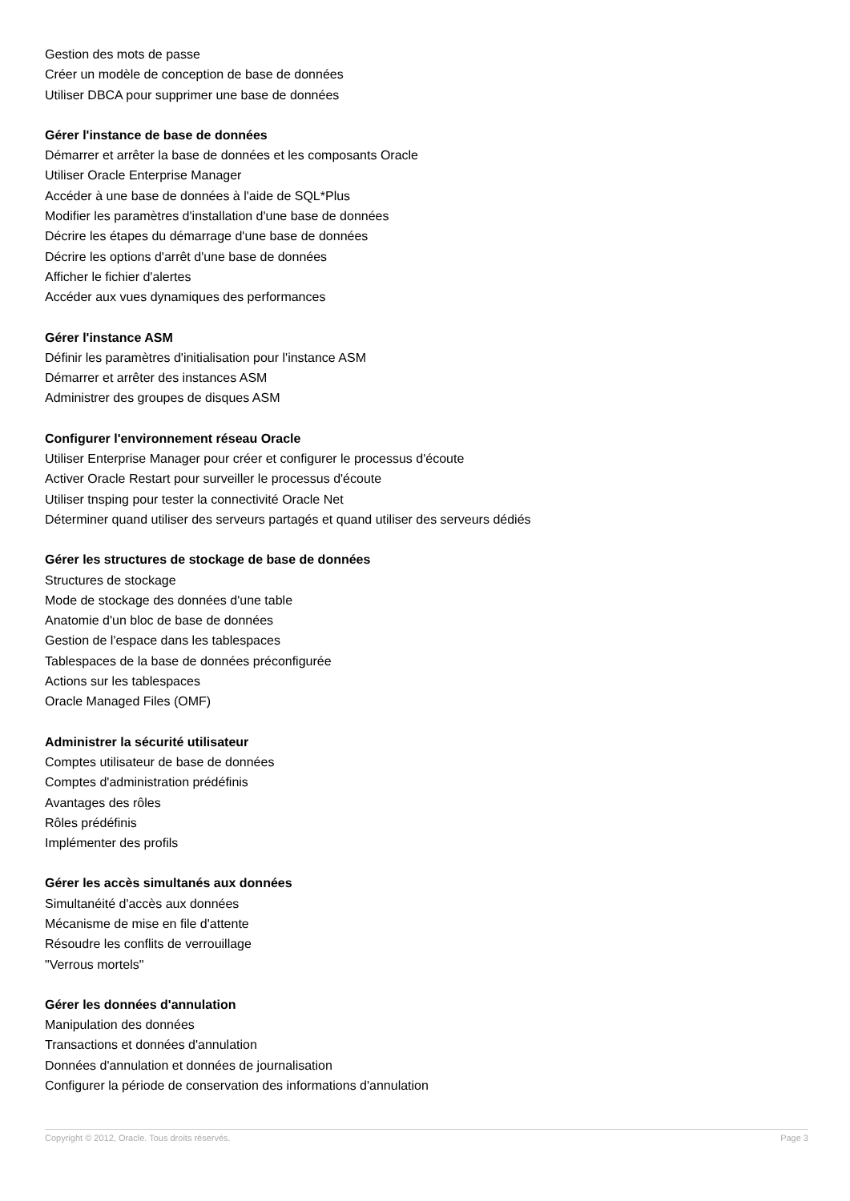Gestion des mots de passe
Créer un modèle de conception de base de données
Utiliser DBCA pour supprimer une base de données
Gérer l'instance de base de données
Démarrer et arrêter la base de données et les composants Oracle
Utiliser Oracle Enterprise Manager
Accéder à une base de données à l'aide de SQL*Plus
Modifier les paramètres d'installation d'une base de données
Décrire les étapes du démarrage d'une base de données
Décrire les options d'arrêt d'une base de données
Afficher le fichier d'alertes
Accéder aux vues dynamiques des performances
Gérer l'instance ASM
Définir les paramètres d'initialisation pour l'instance ASM
Démarrer et arrêter des instances ASM
Administrer des groupes de disques ASM
Configurer l'environnement réseau Oracle
Utiliser Enterprise Manager pour créer et configurer le processus d'écoute
Activer Oracle Restart pour surveiller le processus d'écoute
Utiliser tnsping pour tester la connectivité Oracle Net
Déterminer quand utiliser des serveurs partagés et quand utiliser des serveurs dédiés
Gérer les structures de stockage de base de données
Structures de stockage
Mode de stockage des données d'une table
Anatomie d'un bloc de base de données
Gestion de l'espace dans les tablespaces
Tablespaces de la base de données préconfigurée
Actions sur les tablespaces
Oracle Managed Files (OMF)
Administrer la sécurité utilisateur
Comptes utilisateur de base de données
Comptes d'administration prédéfinis
Avantages des rôles
Rôles prédéfinis
Implémenter des profils
Gérer les accès simultanés aux données
Simultanéité d'accès aux données
Mécanisme de mise en file d'attente
Résoudre les conflits de verrouillage
"Verrous mortels"
Gérer les données d'annulation
Manipulation des données
Transactions et données d'annulation
Données d'annulation et données de journalisation
Configurer la période de conservation des informations d'annulation
Copyright © 2012, Oracle. Tous droits réservés. Page 3